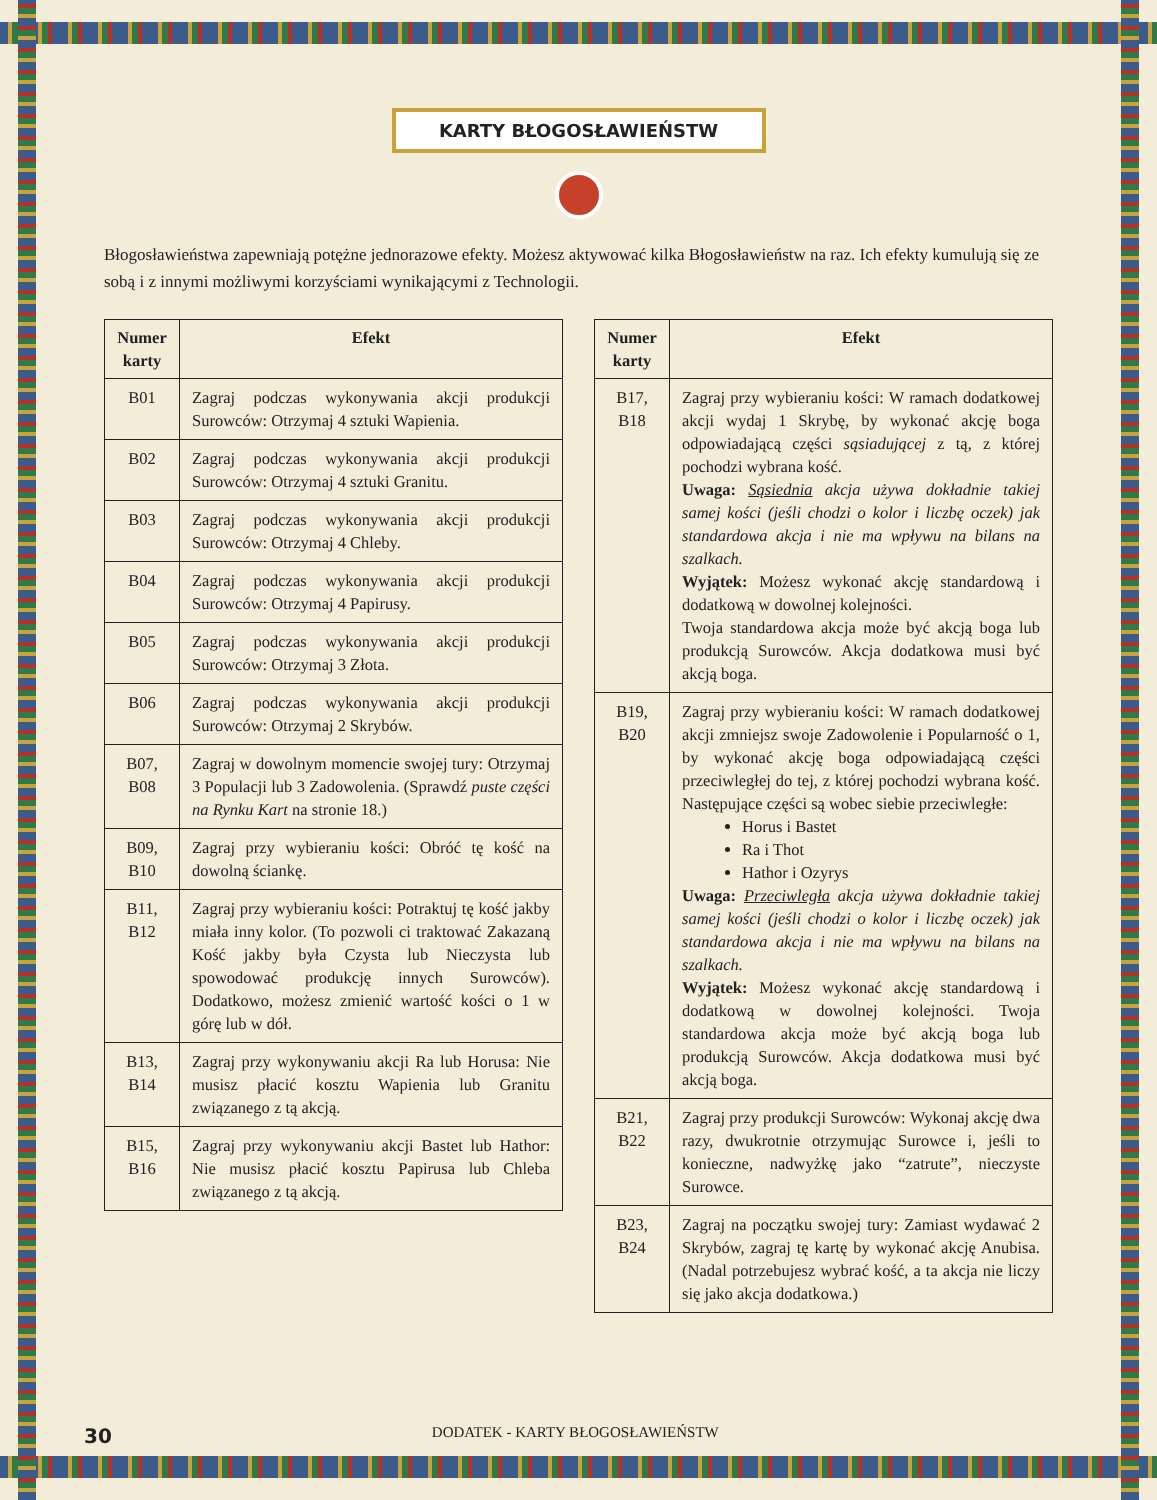KARTY BŁOGOSŁAWIEŃSTW
Błogosławieństwa zapewniają potężne jednorazowe efekty. Możesz aktywować kilka Błogosławieństw na raz. Ich efekty kumulują się ze sobą i z innymi możliwymi korzyściami wynikającymi z Technologii.
| Numer karty | Efekt |
| --- | --- |
| B01 | Zagraj podczas wykonywania akcji produkcji Surowców: Otrzymaj 4 sztuki Wapienia. |
| B02 | Zagraj podczas wykonywania akcji produkcji Surowców: Otrzymaj 4 sztuki Granitu. |
| B03 | Zagraj podczas wykonywania akcji produkcji Surowców: Otrzymaj 4 Chleby. |
| B04 | Zagraj podczas wykonywania akcji produkcji Surowców: Otrzymaj 4 Papirusy. |
| B05 | Zagraj podczas wykonywania akcji produkcji Surowców: Otrzymaj 3 Złota. |
| B06 | Zagraj podczas wykonywania akcji produkcji Surowców: Otrzymaj 2 Skrybów. |
| B07, B08 | Zagraj w dowolnym momencie swojej tury: Otrzymaj 3 Populacji lub 3 Zadowolenia. (Sprawdź puste części na Rynku Kart na stronie 18.) |
| B09, B10 | Zagraj przy wybieraniu kości: Obróć tę kość na dowolną ściankę. |
| B11, B12 | Zagraj przy wybieraniu kości: Potraktuj tę kość jakby miała inny kolor. (To pozwoli ci traktować Zakazaną Kość jakby była Czysta lub Nieczysta lub spowodować produkcję innych Surowców). Dodatkowo, możesz zmienić wartość kości o 1 w górę lub w dół. |
| B13, B14 | Zagraj przy wykonywaniu akcji Ra lub Horusa: Nie musisz płacić kosztu Wapienia lub Granitu związanego z tą akcją. |
| B15, B16 | Zagraj przy wykonywaniu akcji Bastet lub Hathor: Nie musisz płacić kosztu Papirusa lub Chleba związanego z tą akcją. |
| Numer karty | Efekt |
| --- | --- |
| B17, B18 | Zagraj przy wybieraniu kości: W ramach dodatkowej akcji wydaj 1 Skrybę, by wykonać akcję boga odpowiadającą części sąsiadującej z tą, z której pochodzi wybrana kość. Uwaga: Sąsiednia akcja używa dokładnie takiej samej kości (jeśli chodzi o kolor i liczbę oczek) jak standardowa akcja i nie ma wpływu na bilans na szalkach. Wyjątek: Możesz wykonać akcję standardową i dodatkową w dowolnej kolejności. Twoja standardowa akcja może być akcją boga lub produkcją Surowców. Akcja dodatkowa musi być akcją boga. |
| B19, B20 | Zagraj przy wybieraniu kości: W ramach dodatkowej akcji zmniejsz swoje Zadowolenie i Popularność o 1, by wykonać akcję boga odpowiadającą części przeciwległej do tej, z której pochodzi wybrana kość. Następujące części są wobec siebie przeciwległe: Horus i Bastet Ra i Thot Hathor i Ozyrys Uwaga: Przeciwległa akcja używa dokładnie takiej samej kości (jeśli chodzi o kolor i liczbę oczek) jak standardowa akcja i nie ma wpływu na bilans na szalkach. Wyjątek: Możesz wykonać akcję standardową i dodatkową w dowolnej kolejności. Twoja standardowa akcja może być akcją boga lub produkcją Surowców. Akcja dodatkowa musi być akcją boga. |
| B21, B22 | Zagraj przy produkcji Surowców: Wykonaj akcję dwa razy, dwukrotnie otrzymując Surowce i, jeśli to konieczne, nadwyżkę jako “zatrute”, nieczyste Surowce. |
| B23, B24 | Zagraj na początku swojej tury: Zamiast wydawać 2 Skrybów, zagraj tę kartę by wykonać akcję Anubisa. (Nadal potrzebujesz wybrać kość, a ta akcja nie liczy się jako akcja dodatkowa.) |
30 DODATEK - KARTY BŁOGOSŁAWIEŃSTW